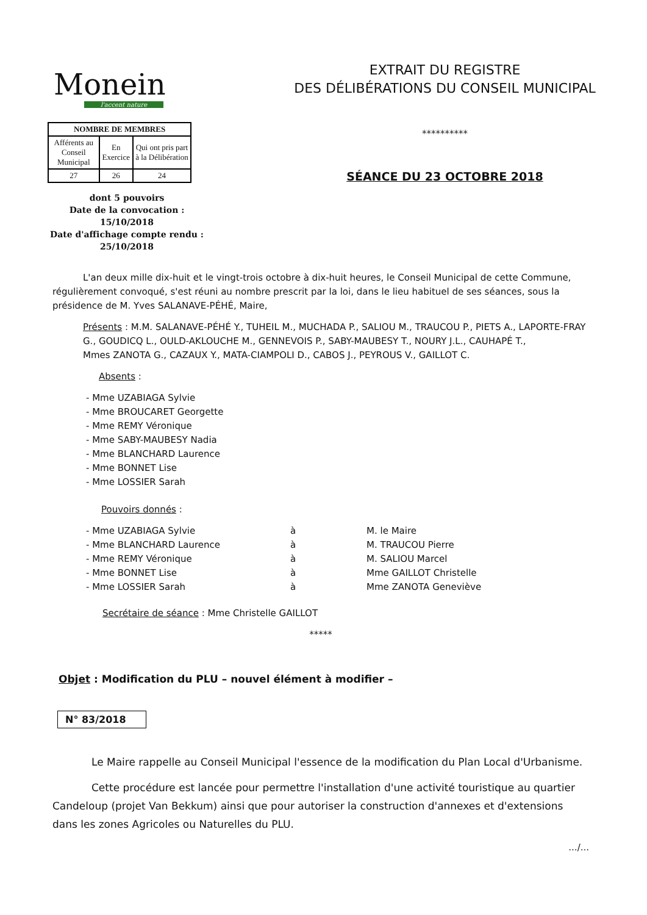Monein
l'accent nature
| NOMBRE DE MEMBRES | | |
| --- | --- | --- |
| Afférents au Conseil Municipal | En Exercice | Qui ont pris part à la Délibération |
| 27 | 26 | 24 |
dont 5 pouvoirs
Date de la convocation :
15/10/2018
Date d'affichage compte rendu :
25/10/2018
EXTRAIT DU REGISTRE
DES DÉLIBÉRATIONS DU CONSEIL MUNICIPAL
**********
SÉANCE DU 23 OCTOBRE 2018
L'an deux mille dix-huit et le vingt-trois octobre à dix-huit heures, le Conseil Municipal de cette Commune, régulièrement convoqué, s'est réuni au nombre prescrit par la loi, dans le lieu habituel de ses séances, sous la présidence de M. Yves SALANAVE-PÉHÉ, Maire,
Présents : M.M. SALANAVE-PÉHÉ Y., TUHEIL M., MUCHADA P., SALIOU M., TRAUCOU P., PIETS A., LAPORTE-FRAY G., GOUDICQ L., OULD-AKLOUCHE M., GENNEVOIS P., SABY-MAUBESY T., NOURY J.L., CAUHAPÉ T.,
Mmes ZANOTA G., CAZAUX Y., MATA-CIAMPOLI D., CABOS J., PEYROUS V., GAILLOT C.
Absents :
- Mme UZABIAGA Sylvie
- Mme BROUCARET Georgette
- Mme REMY Véronique
- Mme SABY-MAUBESY Nadia
- Mme BLANCHARD Laurence
- Mme BONNET Lise
- Mme LOSSIER Sarah
Pouvoirs donnés :
- Mme UZABIAGA Sylvie à M. le Maire
- Mme BLANCHARD Laurence à M. TRAUCOU Pierre
- Mme REMY Véronique à M. SALIOU Marcel
- Mme BONNET Lise à Mme GAILLOT Christelle
- Mme LOSSIER Sarah à Mme ZANOTA Geneviève
Secrétaire de séance : Mme Christelle GAILLOT
*****
Objet : Modification du PLU – nouvel élément à modifier –
N° 83/2018
Le Maire rappelle au Conseil Municipal l'essence de la modification du Plan Local d'Urbanisme.
Cette procédure est lancée pour permettre l'installation d'une activité touristique au quartier Candeloup (projet Van Bekkum) ainsi que pour autoriser la construction d'annexes et d'extensions dans les zones Agricoles ou Naturelles du PLU.
.../...